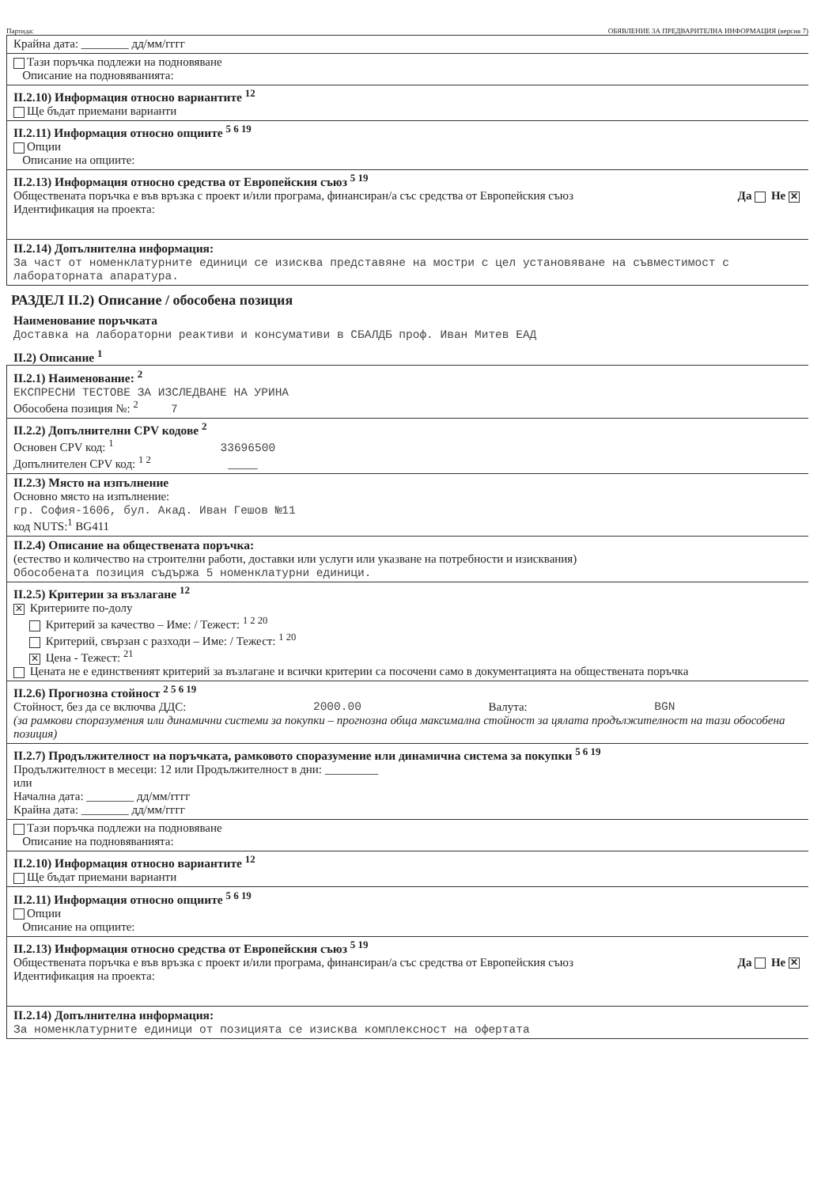Партида: ОБЯВЛЕНИЕ ЗА ПРЕДВАРИТЕЛНА ИНФОРМАЦИЯ (версия 7)
Крайна дата: ________ дд/мм/гггг
Тази поръчка подлежи на подновяване
Описание на подновяванията:
II.2.10) Информация относно вариантите <sup>12</sup>
Ще бъдат приемани варианти
II.2.11) Информация относно опциите <sup>5 6 19</sup>
Опции
Описание на опциите:
II.2.13) Информация относно средства от Европейския съюз <sup>5 19</sup>
Обществената поръчка е във връзка с проект и/или програма, финансиран/а със средства от Европейския съюз Да Не ✕
Идентификация на проекта:
II.2.14) Допълнителна информация:
За част от номенклатурните единици се изисква представяне на мостри с цел установяване на съвместимост с лабораторната апаратура.
РАЗДЕЛ II.2) Описание / обособена позиция
Наименование поръчката
Доставка на лабораторни реактиви и консумативи в СБАЛДБ проф. Иван Митев ЕАД
II.2) Описание <sup>1</sup>
II.2.1) Наименование: <sup>2</sup>
ЕКСПРЕСНИ ТЕСТОВЕ ЗА ИЗСЛЕДВАНЕ НА УРИНА
Обособена позиция №: <sup>2</sup> 7
II.2.2) Допълнителни CPV кодове <sup>2</sup>
Основен CPV код: <sup>1</sup> 33696500
Допълнителен CPV код: <sup>1 2</sup> _____
II.2.3) Място на изпълнение
Основно място на изпълнение:
гр. София-1606, бул. Акад. Иван Гешов №11
код NUTS:<sup>1</sup> BG411
II.2.4) Описание на обществената поръчка:
(естество и количество на строителни работи, доставки или услуги или указване на потребности и изисквания)
Обособената позиция съдържа 5 номенклатурни единици.
II.2.5) Критерии за възлагане <sup>12</sup>
✕ Критериите по-долу
Критерий за качество – Име: / Тежест: <sup>1 2 20</sup>
Критерий, свързан с разходи – Име: / Тежест: <sup>1 20</sup>
✕ Цена - Тежест: <sup>21</sup>
Цената не е единственият критерий за възлагане и всички критерии са посочени само в документацията на обществената поръчка
II.2.6) Прогнозна стойност <sup>2 5 6 19</sup>
Стойност, без да се включва ДДС: 2000.00 Валута: BGN
(за рамкови споразумения или динамични системи за покупки – прогнозна обща максимална стойност за цялата продължителност на тази обособена позиция)
II.2.7) Продължителност на поръчката, рамковото споразумение или динамична система за покупки <sup>5 6 19</sup>
Продължителност в месеци: 12 или Продължителност в дни: _________
или
Начална дата: ________ дд/мм/гггг
Крайна дата: ________ дд/мм/гггг
Тази поръчка подлежи на подновяване
Описание на подновяванията:
II.2.10) Информация относно вариантите <sup>12</sup>
Ще бъдат приемани варианти
II.2.11) Информация относно опциите <sup>5 6 19</sup>
Опции
Описание на опциите:
II.2.13) Информация относно средства от Европейския съюз <sup>5 19</sup>
Обществената поръчка е във връзка с проект и/или програма, финансиран/а със средства от Европейския съюз Да Не ✕
Идентификация на проекта:
II.2.14) Допълнителна информация:
За номенклатурните единици от позицията се изисква комплексност на офертата